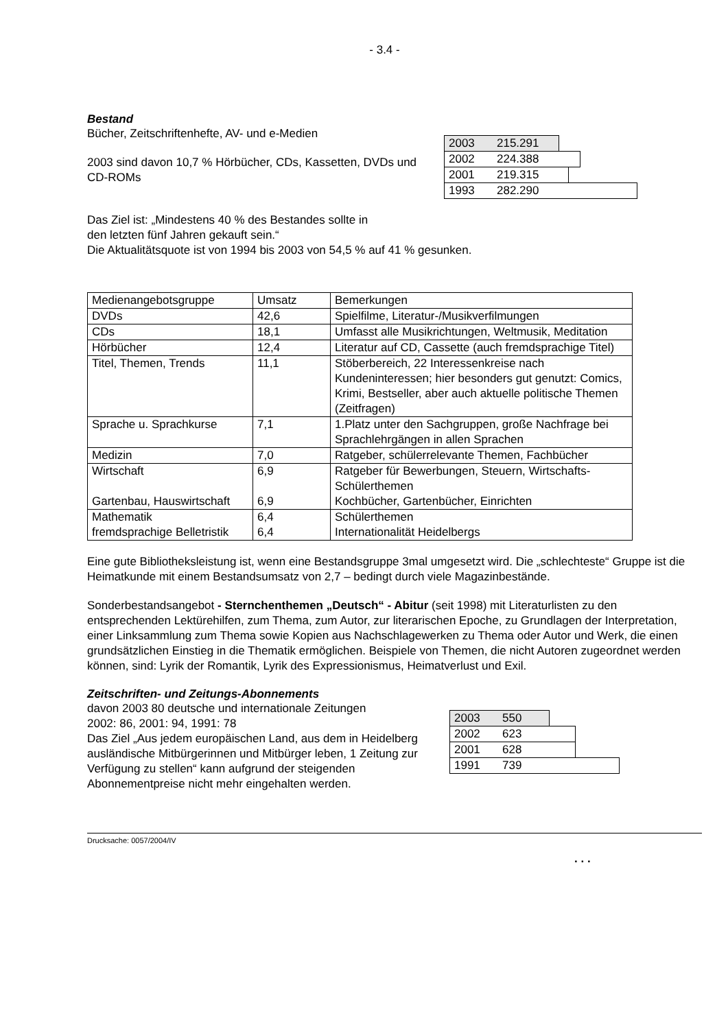- 3.4 -
Bestand
Bücher, Zeitschriftenhefte, AV- und e-Medien
2003 sind davon 10,7 % Hörbücher, CDs, Kassetten, DVDs und CD-ROMs
2003 215.291
2002 224.388
2001 219.315
1993 282.290
Das Ziel ist: „Mindestens 40 % des Bestandes sollte in
den letzten fünf Jahren gekauft sein.“
Die Aktualitätsquote ist von 1994 bis 2003 von 54,5 % auf 41 % gesunken.
| Medienangebotsgruppe | Umsatz | Bemerkungen |
| DVDs | 42,6 | Spielfilme, Literatur-/Musikverfilmungen |
| CDs | 18,1 | Umfasst alle Musikrichtungen, Weltmusik, Meditation |
| Hörbücher | 12,4 | Literatur auf CD, Cassette (auch fremdsprachige Titel) |
| Titel, Themen, Trends | 11,1 | Stöberbereich, 22 Interessenkreise nach Kundeninteressen; hier besonders gut genutzt: Comics, Krimi, Bestseller, aber auch aktuelle politische Themen (Zeitfragen) |
| Sprache u. Sprachkurse | 7,1 | 1.Platz unter den Sachgruppen, große Nachfrage bei Sprachlehrgängen in allen Sprachen |
| Medizin | 7,0 | Ratgeber, schülerrelevante Themen, Fachbücher |
| Wirtschaft Gartenbau, Hauswirtschaft | 6,9 6,9 | Ratgeber für Bewerbungen, Steuern, Wirtschafts-Schülerthemen Kochbücher, Gartenbücher, Einrichten |
| Mathematik fremdsprachige Belletristik | 6,4 6,4 | Schülerthemen Internationalität Heidelbergs |
Eine gute Bibliotheksleistung ist, wenn eine Bestandsgruppe 3mal umgesetzt wird. Die „schlechteste“ Gruppe ist die Heimatkunde mit einem Bestandsumsatz von 2,7 – bedingt durch viele Magazinbestände.
Sonderbestandsangebot - Sternchenthemen „Deutsch“ - Abitur (seit 1998) mit Literaturlisten zu den entsprechenden Lektürehilfen, zum Thema, zum Autor, zur literarischen Epoche, zu Grundlagen der Interpretation, einer Linksammlung zum Thema sowie Kopien aus Nachschlagewerken zu Thema oder Autor und Werk, die einen grundsätzlichen Einstieg in die Thematik ermöglichen. Beispiele von Themen, die nicht Autoren zugeordnet werden können, sind: Lyrik der Romantik, Lyrik des Expressionismus, Heimatverlust und Exil.
Zeitschriften- und Zeitungs-Abonnements
davon 2003 80 deutsche und internationale Zeitungen
2002: 86, 2001: 94, 1991: 78
Das Ziel „Aus jedem europäischen Land, aus dem in Heidelberg ausländische Mitbürgerinnen und Mitbürger leben, 1 Zeitung zur Verfügung zu stellen“ kann aufgrund der steigenden Abonnementpreise nicht mehr eingehalten werden.
2003 550
2002 623
2001 628
1991 739
Drucksache: 0057/2004/IV
. . .